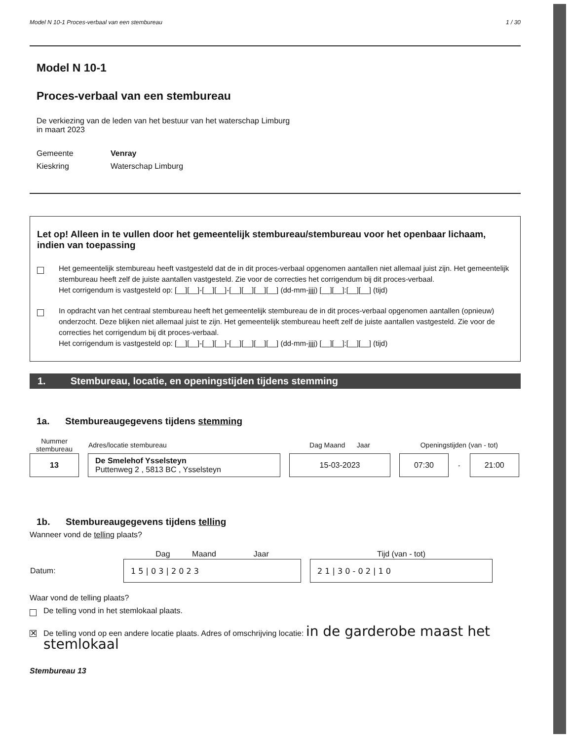Model N 10-1 Proces-verbaal van een stembureau 1 / 30
Model N 10-1
Proces-verbaal van een stembureau
De verkiezing van de leden van het bestuur van het waterschap Limburg
in maart 2023
Gemeente Venray Kieskring Waterschap Limburg
Let op! Alleen in te vullen door het gemeentelijk stembureau/stembureau voor het openbaar lichaam, indien van toepassing
Het gemeentelijk stembureau heeft vastgesteld dat de in dit proces-verbaal opgenomen aantallen niet allemaal juist zijn. Het gemeentelijk stembureau heeft zelf de juiste aantallen vastgesteld. Zie voor de correcties het corrigendum bij dit proces-verbaal.
Het corrigendum is vastgesteld op: [__][__]-[__][__]-[__][__][__][__] (dd-mm-jjjj) [__][__]:[__][__] (tijd)
In opdracht van het centraal stembureau heeft het gemeentelijk stembureau de in dit proces-verbaal opgenomen aantallen (opnieuw) onderzocht. Deze blijken niet allemaal juist te zijn. Het gemeentelijk stembureau heeft zelf de juiste aantallen vastgesteld. Zie voor de correcties het corrigendum bij dit proces-verbaal.
Het corrigendum is vastgesteld op: [__][__]-[__][__]-[__][__][__][__] (dd-mm-jjjj) [__][__]:[__][__] (tijd)
1. Stembureau, locatie, en openingstijden tijdens stemming
1a. Stembureaugegevens tijdens stemming
| Nummer stembureau | Adres/locatie stembureau | Dag Maand Jaar | Openingstijden (van - tot) | | |
| --- | --- | --- | --- | --- | --- |
| 13 | De Smelehof Ysselsteyn Puttenweg 2 , 5813 BC , Ysselsteyn | 15-03-2023 | 07:30 | - | 21:00 |
1b. Stembureaugegevens tijdens telling
Wanneer vond de telling plaats?
| | Dag Maand Jaar | Tijd (van - tot) |
| Datum: | 1 5 / 0 3 / 2 0 2 3 | 2 1 / 3 0 - 0 2 / 1 0 |
Waar vond de telling plaats?
De telling vond in het stemlokaal plaats.
✕
De telling vond op een andere locatie plaats. Adres of omschrijving locatie: in de garderobe maast het stemlokaal
Stembureau 13